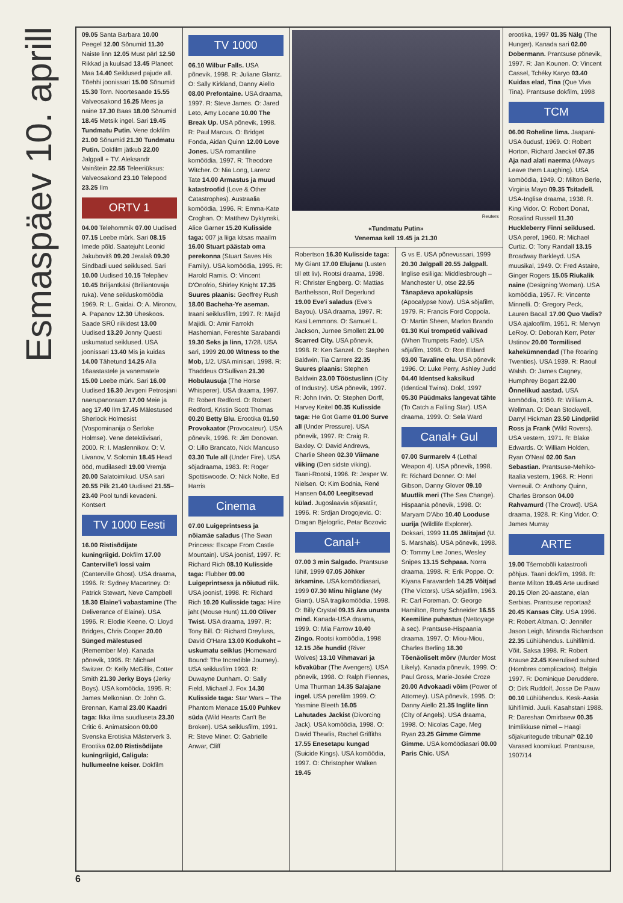Esmaspäev 10. aprill
09.05 Santa Barbara 10.00 Peegel 12.00 Sõnumid 11.30 Naiste linn 12.05 Must pärl 12.50 Rikkad ja kuulsad 13.45 Planeet Maa 14.40 Seiklused pajude all. Tõehhi joonissari 15.00 Sõnumid 15.30 Torn. Noortesaade 15.55 Valveosakond 16.25 Mees ja naine 17.30 Baas 18.00 Sõnumid 18.45 Metsik ingel. Sari 19.45 Tundmatu Putin. Vene dokfilm 21.00 Sõnumid 21.30 Tundmatu Putin. Dokfilm jätkub 22.00 Jalgpall + TV. Aleksandr Vainštein 22.55 Teleeriüksus: Valveosakond 23.10 Telepood 23.25 Ilm
ORTV 1
04.00 Telehommik 07.00 Uudised 07.15 Leebe mürk. Sari 08.15 Imede põld. Saatejuht Leonid Jakubovitš 09.20 Jeralaš 09.30 Sindbadi uued seiklused. Sari 10.00 Uudised 10.15 Telepäev 10.45 Briljantkäsi (Briliantovaja ruka). Vene seikluskomöödia 1969. R: L. Gaidai. O: A. Mironov, A. Papanov 12.30 Üheskoos. Saade SRÜ riikidest 13.00 Uudised 13.20 Jonny Questi uskumatud seiklused. USA joonissari 13.40 Mis ja kuidas 14.00 Tähetund 14.25 Alla 16aastastele ja vanematele 15.00 Leebe mürk. Sari 16.00 Uudised 16.30 Jevgeni Petrosjani naerupanoraam 17.00 Meie ja aeg 17.40 Ilm 17.45 Mälestused Sherlock Holmesist (Vospominanija o Šerloke Holmse). Vene detektiivisari, 2000. R: I. Maslennikov. O: V. Livanov, V. Solomin 18.45 Head ööd, mudilased! 19.00 Vremja 20.00 Salatoimikud. USA sari 20.55 Pilk 21.40 Uudised 21.55–23.40 Pool tundi kevadeni. Kontsert
TV 1000 Eesti
16.00 Ristisõdijate kuningriigid. Dokfilm 17.00 Canterville'i lossi vaim (Canterville Ghost). USA draama, 1996. R: Sydney Macartney. O: Patrick Stewart, Neve Campbell 18.30 Elaine'i vabastamine (The Deliverance of Elaine). USA 1996. R: Elodie Keene. O: Lloyd Bridges, Chris Cooper 20.00 Sünged mälestused (Remember Me). Kanada põnevik, 1995. R: Michael Switzer. O: Kelly McGillis, Cotter Smith 21.30 Jerky Boys (Jerky Boys). USA komöödia, 1995. R: James Melkonian. O: John G. Brennan, Kamal 23.00 Kaadri taga: Ikka ilma suudluseta 23.30 Critic 6. Animatsioon 00.00 Svenska Erotiska Mästerverk 3. Erootika 02.00 Ristisõdijate kuningriigid, Caligula: hullumeelne keiser. Dokfilm
TV 1000
06.10 Wilbur Falls. USA põnevik, 1998. R: Juliane Glantz. O: Sally Kirkland, Danny Aiello 08.00 Prefontaine. USA draama, 1997. R: Steve James. O: Jared Leto, Amy Locane 10.00 The Break Up. USA põnevik, 1998. R: Paul Marcus. O: Bridget Fonda, Aidan Quinn 12.00 Love Jones. USA romantiline komöödia, 1997. R: Theodore Witcher. O: Nia Long, Larenz Tate 14.00 Armastus ja muud katastroofid (Love & Other Catastrophes). Austraalia komöödia, 1996. R: Emma-Kate Croghan. O: Matthew Dyktynski, Alice Garner 15.20 Kulisside taga: 007 ja liiga kitsas maailm 16.00 Stuart päästab oma perekonna (Stuart Saves His Family). USA komöödia, 1995. R: Harold Ramis. O: Vincent D'Onofrio, Shirley Knight 17.35 Suures plaanis: Geoffrey Rush 18.00 Bacheha-Ye aseman. Iraani seiklusfilm, 1997. R: Majid Majidi. O: Amir Farrokh Hashemian, Fereshte Sarabandi 19.30 Seks ja linn, 17/28. USA sari, 1999 20.00 Witness to the Mob, 1/2. USA minisari, 1998. R: Thaddeus O'Sullivan 21.30 Hobulausuja (The Horse Whisperer). USA draama, 1997. R: Robert Redford. O: Robert Redford, Kristin Scott Thomas 00.20 Betty Blu. Erootika 01.50 Provokaator (Provocateur). USA põnevik, 1996. R: Jim Donovan. O: Lillo Brancato, Nick Mancuso 03.30 Tule all (Under Fire). USA sõjadraama, 1983. R: Roger Spottiswoode. O: Nick Nolte, Ed Harris
Cinema
07.00 Luigeprintsess ja nõiamäe saladus (The Swan Princess: Escape From Castle Mountain). USA joonisf, 1997. R: Richard Rich 08.10 Kulisside taga: Flubber 09.00 Luigeprintsess ja nõiutud riik. USA joonisf, 1998. R: Richard Rich 10.20 Kulisside taga: Hiire jaht (Mouse Hunt) 11.00 Oliver Twist. USA draama, 1997. R: Tony Bill. O: Richard Dreyfuss, David O'Hara 13.00 Kodukoht – uskumatu seiklus (Homeward Bound: The Incredible Journey). USA seiklusfilm 1993. R: Duwayne Dunham. O: Sally Field, Michael J. Fox 14.30 Kulisside taga: Star Wars – The Phantom Menace 15.00 Puhkev süda (Wild Hearts Can't Be Broken). USA seiklusfilm, 1991. R: Steve Miner. O: Gabrielle Anwar, Cliff
Reuters
«Tundmatu Putin»
Venemaa kell 19.45 ja 21.30
Robertson 16.30 Kulisside taga: My Giant 17.00 Elujanu (Lusten till ett liv). Rootsi draama, 1998. R: Christer Engberg. O: Mattias Barthelsson, Rolf Degerlund 19.00 Eve'i saladus (Eve's Bayou). USA draama, 1997. R: Kasi Lemmons. O: Samuel L. Jackson, Jurnee Smollett 21.00 Scarred City. USA põnevik, 1998. R: Ken Sanzel. O: Stephen Baldwin, Tia Carrere 22.35 Suures plaanis: Stephen Baldwin 23.00 Tööstuslinn (City of Industry). USA põnevik, 1997. R: John Irvin. O: Stephen Dorff, Harvey Keitel 00.35 Kulisside taga: He Got Game 01.00 Surve all (Under Pressure). USA põnevik, 1997. R: Craig R. Baxley. O: David Andrews, Charlie Sheen 02.30 Viimane viiking (Den sidste viking). Taani-Rootsi, 1996. R: Jesper W. Nielsen. O: Kim Bodnia, René Hansen 04.00 Leegitsevad külad. Jugoslaavia sõjasatiir, 1996. R: Srdjan Drogojevic. O: Dragan Bjelogrlic, Petar Bozovic
Canal+
07.00 3 min Salgado. Prantsuse lühif, 1999 07.05 Jõhker ärkamine. USA komöödiasari, 1999 07.30 Minu hiiglane (My Giant). USA tragikomöödia, 1998. O: Billy Crystal 09.15 Ära unusta mind. Kanada-USA draama, 1999. O: Mia Farrow 10.40 Zingo. Rootsi komöödia, 1998 12.15 Jõe hundid (River Wolves) 13.10 Vihmavari ja kõvakübar (The Avengers). USA põnevik, 1998. O: Ralph Fiennes, Uma Thurman 14.35 Salajane ingel. USA perefilm 1999. O: Yasmine Bleeth 16.05 Lahutades Jackist (Divorcing Jack). USA komöödia, 1998. O: David Thewlis, Rachel Griffiths 17.55 Enesetapu kungad (Suicide Kings). USA komöödia, 1997. O: Christopher Walken 19.45
G vs E. USA põnevussari, 1999 20.30 Jalgpall 20.55 Jalgpall. Inglise esiliiga: Middlesbrough – Manchester U, otse 22.55 Tänapäeva apokalüpsis (Apocalypse Now). USA sõjafilm, 1979. R: Francis Ford Coppola. O: Martin Sheen, Marlon Brando 01.30 Kui trompetid vaikivad (When Trumpets Fade). USA sõjafilm, 1998. O: Ron Eldard 03.00 Tavaline elu. USA põnevik 1996. O: Luke Perry, Ashley Judd 04.40 Identsed kaksikud (Identical Twins). Dokf, 1997 05.30 Püüdmaks langevat tähte (To Catch a Falling Star). USA draama, 1999. O: Sela Ward
Canal+ Gul
07.00 Surmarelv 4 (Lethal Weapon 4). USA põnevik, 1998. R: Richard Donner. O: Mel Gibson, Danny Glover 09.10 Muutlik meri (The Sea Change). Hispaania põnevik, 1998. O: Maryam D'Abo 10.40 Looduse uurija (Wildlife Explorer). Doksari, 1999 11.05 Jälitajad (U. S. Marshals). USA põnevik, 1998. O: Tommy Lee Jones, Wesley Snipes 13.15 Schpaaa. Norra draama, 1998. R: Erik Poppe. O: Kiyana Faravardeh 14.25 Võitjad (The Victors). USA sõjafilm, 1963. R: Carl Foreman. O: George Hamilton, Romy Schneider 16.55 Keemiline puhastus (Nettoyage à sec). Prantsuse-Hispaania draama, 1997. O: Miou-Miou, Charles Berling 18.30 Tõenäoliselt mõrv (Murder Most Likely). Kanada põnevik, 1999. O: Paul Gross, Marie-Josée Croze 20.00 Advokaadi võim (Power of Attorney). USA põnevik, 1995. O: Danny Aiello 21.35 Inglite linn (City of Angels). USA draama, 1998. O: Nicolas Cage, Meg Ryan 23.25 Gimme Gimme Gimme. USA komöödiasari 00.00 Paris Chic. USA
erootika, 1997 01.35 Nälg (The Hunger). Kanada sari 02.00 Dobermann. Prantsuse põnevik, 1997. R: Jan Kounen. O: Vincent Cassel, Tchéky Karyo 03.40 Kuidas elad, Tina (Que Viva Tina). Prantsuse dokfilm, 1998
TCM
06.00 Roheline lima. Jaapani-USA õudusf, 1969. O: Robert Horton, Richard Jaeckel 07.35 Aja nad alati naerma (Always Leave them Laughing). USA komöödia, 1949. O: Milton Berle, Virginia Mayo 09.35 Tsitadell. USA-Inglise draama, 1938. R. King Vidor. O: Robert Donat, Rosalind Russell 11.30 Huckleberry Finni seiklused. USA peref, 1960. R: Michael Curtiz. O: Tony Randall 13.15 Broadway Barkleyd. USA muusikal, 1949. O: Fred Astaire, Ginger Rogers 15.05 Riukalik naine (Designing Woman). USA komöödia, 1957. R: Vincente Minnelli. O: Gregory Peck, Lauren Bacall 17.00 Quo Vadis? USA ajaloofilm, 1951. R: Mervyn LeRoy. O: Deborah Kerr, Peter Ustinov 20.00 Tormilised kahekümnendad (The Roaring Twenties). USA 1939. R: Raoul Walsh. O: James Cagney, Humphrey Bogart 22.00 Õnnelikud aastad. USA komöödia, 1950. R: William A. Wellman. O: Dean Stockwell, Darryl Hickman 23.50 Lindpriid Ross ja Frank (Wild Rovers). USA vestern, 1971. R: Blake Edwards. O: William Holden, Ryan O'Neal 02.00 San Sebastian. Prantsuse-Mehiko-Itaalia vestern, 1968. R: Henri Verneuil. O: Anthony Quinn, Charles Bronson 04.00 Rahvamurd (The Crowd). USA draama, 1928. R: King Vidor. O: James Murray
ARTE
19.00 Tšernobõli katastroofi põhjus. Taani dokfilm, 1998. R: Bente Milton 19.45 Arte uudised 20.15 Olen 20-aastane, elan Serbias. Prantsuse reportaaž 20.45 Kansas City. USA 1996. R: Robert Altman. O: Jennifer Jason Leigh, Miranda Richardson 22.35 Lühiühendus. Lühifilmid. Võit. Saksa 1998. R: Robert Krause 22.45 Keerulised suhted (Hombres complicados). Belgia 1997. R: Dominique Deruddere. O: Dirk Ruddolf, Josse De Pauw 00.10 Lühiühendus. Kesk-Aasia lühifilmid. Juuli. Kasahstani 1988. R: Dareshan Omirbaew 00.35 Inimlikkuse nimel – Haagi sõjakuritegude tribunal* 02.10 Varased koomikud. Prantsuse, 1907/14
6